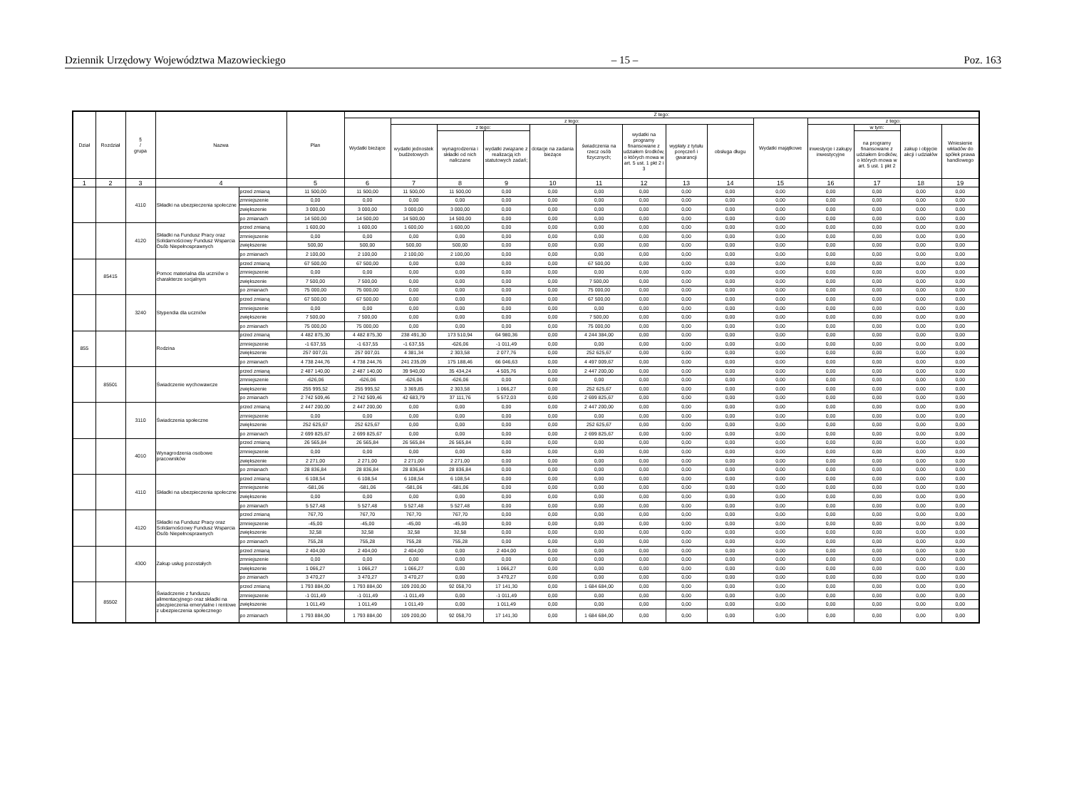Dziennik Urzędowy Województwa Mazowieckiego – 15 – Poz. 163
| Dział | Rozdział | § / grupa | Nazwa | | Plan | Z tego: | | | | | | | | | | | | | |
| --- | --- | --- | --- | --- | --- | --- | --- | --- | --- | --- | --- | --- | --- | --- | --- | --- | --- | --- | --- |
| | | | | | | Wydatki bieżące | z tego: | | | | | | | | Wydatki majątkowe | z tego: | | | |
| | | | | | | | wydatki jednostek budżetowych | z tego: | | dotacje na zadania bieżące | świadczenia na rzecz osób fizycznych; | wydatki na programy finansowane z udziałem środków, o których mowa w art. 5 ust. 1 pkt 2 i 3 | wypłaty z tytułu poręczeń i gwarancji | obsługa długu | | inwestycje i zakupy inwestycyjne | w tym: | zakup i objęcie akcji i udziałów | Wniesienie wkładów do spółek prawa handlowego |
| | | | | | | | | wynagrodzenia i składki od nich naliczane | wydatki związane z realizacją ich statutowych zadań; | | | | | | | | na programy finansowane z udziałem środków, o których mowa w art. 5 ust. 1 pkt 2 | | |
| 1 | 2 | 3 | 4 | | 5 | 6 | 7 | 8 | 9 | 10 | 11 | 12 | 13 | 14 | 15 | 16 | 17 | 18 | 19 |
| | | 4110 | Składki na ubezpieczenia społeczne | przed zmianą | 11 500,00 | 11 500,00 | 11 500,00 | 11 500,00 | 0,00 | 0,00 | 0,00 | 0,00 | 0,00 | 0,00 | 0,00 | 0,00 | 0,00 | 0,00 | 0,00 |
| | | | | zmniejszenie | 0,00 | 0,00 | 0,00 | 0,00 | 0,00 | 0,00 | 0,00 | 0,00 | 0,00 | 0,00 | 0,00 | 0,00 | 0,00 | 0,00 | 0,00 |
| | | | | zwiększenie | 3 000,00 | 3 000,00 | 3 000,00 | 3 000,00 | 0,00 | 0,00 | 0,00 | 0,00 | 0,00 | 0,00 | 0,00 | 0,00 | 0,00 | 0,00 | 0,00 |
| | | | | po zmianach | 14 500,00 | 14 500,00 | 14 500,00 | 14 500,00 | 0,00 | 0,00 | 0,00 | 0,00 | 0,00 | 0,00 | 0,00 | 0,00 | 0,00 | 0,00 | 0,00 |
| | | 4120 | Składki na Fundusz Pracy oraz Solidarnościowy Fundusz Wsparcia Osób Niepełnosprawnych | przed zmianą | 1 600,00 | 1 600,00 | 1 600,00 | 1 600,00 | 0,00 | 0,00 | 0,00 | 0,00 | 0,00 | 0,00 | 0,00 | 0,00 | 0,00 | 0,00 | 0,00 |
| | | | | zmniejszenie | 0,00 | 0,00 | 0,00 | 0,00 | 0,00 | 0,00 | 0,00 | 0,00 | 0,00 | 0,00 | 0,00 | 0,00 | 0,00 | 0,00 | 0,00 |
| | | | | zwiększenie | 500,00 | 500,00 | 500,00 | 500,00 | 0,00 | 0,00 | 0,00 | 0,00 | 0,00 | 0,00 | 0,00 | 0,00 | 0,00 | 0,00 | 0,00 |
| | | | | po zmianach | 2 100,00 | 2 100,00 | 2 100,00 | 2 100,00 | 0,00 | 0,00 | 0,00 | 0,00 | 0,00 | 0,00 | 0,00 | 0,00 | 0,00 | 0,00 | 0,00 |
| | 85415 | | Pomoc materialna dla uczniów o charakterze socjalnym | przed zmianą | 67 500,00 | 67 500,00 | 0,00 | 0,00 | 0,00 | 0,00 | 67 500,00 | 0,00 | 0,00 | 0,00 | 0,00 | 0,00 | 0,00 | 0,00 | 0,00 |
| | | | | zmniejszenie | 0,00 | 0,00 | 0,00 | 0,00 | 0,00 | 0,00 | 0,00 | 0,00 | 0,00 | 0,00 | 0,00 | 0,00 | 0,00 | 0,00 | 0,00 |
| | | | | zwiększenie | 7 500,00 | 7 500,00 | 0,00 | 0,00 | 0,00 | 0,00 | 7 500,00 | 0,00 | 0,00 | 0,00 | 0,00 | 0,00 | 0,00 | 0,00 | 0,00 |
| | | | | po zmianach | 75 000,00 | 75 000,00 | 0,00 | 0,00 | 0,00 | 0,00 | 75 000,00 | 0,00 | 0,00 | 0,00 | 0,00 | 0,00 | 0,00 | 0,00 | 0,00 |
| | | 3240 | Stypendia dla uczniów | przed zmianą | 67 500,00 | 67 500,00 | 0,00 | 0,00 | 0,00 | 0,00 | 67 500,00 | 0,00 | 0,00 | 0,00 | 0,00 | 0,00 | 0,00 | 0,00 | 0,00 |
| | | | | zmniejszenie | 0,00 | 0,00 | 0,00 | 0,00 | 0,00 | 0,00 | 0,00 | 0,00 | 0,00 | 0,00 | 0,00 | 0,00 | 0,00 | 0,00 | 0,00 |
| | | | | zwiększenie | 7 500,00 | 7 500,00 | 0,00 | 0,00 | 0,00 | 0,00 | 7 500,00 | 0,00 | 0,00 | 0,00 | 0,00 | 0,00 | 0,00 | 0,00 | 0,00 |
| | | | | po zmianach | 75 000,00 | 75 000,00 | 0,00 | 0,00 | 0,00 | 0,00 | 75 000,00 | 0,00 | 0,00 | 0,00 | 0,00 | 0,00 | 0,00 | 0,00 | 0,00 |
| 855 | | | Rodzina | przed zmianą | 4 482 875,30 | 4 482 875,30 | 238 491,30 | 173 510,94 | 64 980,36 | 0,00 | 4 244 384,00 | 0,00 | 0,00 | 0,00 | 0,00 | 0,00 | 0,00 | 0,00 | 0,00 |
| | | | | zmniejszenie | -1 637,55 | -1 637,55 | -1 637,55 | -626,06 | -1 011,49 | 0,00 | 0,00 | 0,00 | 0,00 | 0,00 | 0,00 | 0,00 | 0,00 | 0,00 | 0,00 |
| | | | | zwiększenie | 257 007,01 | 257 007,01 | 4 381,34 | 2 303,58 | 2 077,76 | 0,00 | 252 625,67 | 0,00 | 0,00 | 0,00 | 0,00 | 0,00 | 0,00 | 0,00 | 0,00 |
| | | | | po zmianach | 4 738 244,76 | 4 738 244,76 | 241 235,09 | 175 188,46 | 66 046,63 | 0,00 | 4 497 009,67 | 0,00 | 0,00 | 0,00 | 0,00 | 0,00 | 0,00 | 0,00 | 0,00 |
| | 85501 | | Świadczenie wychowawcze | przed zmianą | 2 487 140,00 | 2 487 140,00 | 39 940,00 | 35 434,24 | 4 505,76 | 0,00 | 2 447 200,00 | 0,00 | 0,00 | 0,00 | 0,00 | 0,00 | 0,00 | 0,00 | 0,00 |
| | | | | zmniejszenie | -626,06 | -626,06 | -626,06 | -626,06 | 0,00 | 0,00 | 0,00 | 0,00 | 0,00 | 0,00 | 0,00 | 0,00 | 0,00 | 0,00 | 0,00 |
| | | | | zwiększenie | 255 995,52 | 255 995,52 | 3 369,85 | 2 303,58 | 1 066,27 | 0,00 | 252 625,67 | 0,00 | 0,00 | 0,00 | 0,00 | 0,00 | 0,00 | 0,00 | 0,00 |
| | | | | po zmianach | 2 742 509,46 | 2 742 509,46 | 42 683,79 | 37 111,76 | 5 572,03 | 0,00 | 2 699 825,67 | 0,00 | 0,00 | 0,00 | 0,00 | 0,00 | 0,00 | 0,00 | 0,00 |
| | | 3110 | Świadczenia społeczne | przed zmianą | 2 447 200,00 | 2 447 200,00 | 0,00 | 0,00 | 0,00 | 0,00 | 2 447 200,00 | 0,00 | 0,00 | 0,00 | 0,00 | 0,00 | 0,00 | 0,00 | 0,00 |
| | | | | zmniejszenie | 0,00 | 0,00 | 0,00 | 0,00 | 0,00 | 0,00 | 0,00 | 0,00 | 0,00 | 0,00 | 0,00 | 0,00 | 0,00 | 0,00 | 0,00 |
| | | | | zwiększenie | 252 625,67 | 252 625,67 | 0,00 | 0,00 | 0,00 | 0,00 | 252 625,67 | 0,00 | 0,00 | 0,00 | 0,00 | 0,00 | 0,00 | 0,00 | 0,00 |
| | | | | po zmianach | 2 699 825,67 | 2 699 825,67 | 0,00 | 0,00 | 0,00 | 0,00 | 2 699 825,67 | 0,00 | 0,00 | 0,00 | 0,00 | 0,00 | 0,00 | 0,00 | 0,00 |
| | | 4010 | Wynagrodzenia osobowe pracowników | przed zmianą | 26 565,84 | 26 565,84 | 26 565,84 | 26 565,84 | 0,00 | 0,00 | 0,00 | 0,00 | 0,00 | 0,00 | 0,00 | 0,00 | 0,00 | 0,00 | 0,00 |
| | | | | zmniejszenie | 0,00 | 0,00 | 0,00 | 0,00 | 0,00 | 0,00 | 0,00 | 0,00 | 0,00 | 0,00 | 0,00 | 0,00 | 0,00 | 0,00 | 0,00 |
| | | | | zwiększenie | 2 271,00 | 2 271,00 | 2 271,00 | 2 271,00 | 0,00 | 0,00 | 0,00 | 0,00 | 0,00 | 0,00 | 0,00 | 0,00 | 0,00 | 0,00 | 0,00 |
| | | | | po zmianach | 28 836,84 | 28 836,84 | 28 836,84 | 28 836,84 | 0,00 | 0,00 | 0,00 | 0,00 | 0,00 | 0,00 | 0,00 | 0,00 | 0,00 | 0,00 | 0,00 |
| | | 4110 | Składki na ubezpieczenia społeczne | przed zmianą | 6 108,54 | 6 108,54 | 6 108,54 | 6 108,54 | 0,00 | 0,00 | 0,00 | 0,00 | 0,00 | 0,00 | 0,00 | 0,00 | 0,00 | 0,00 | 0,00 |
| | | | | zmniejszenie | -581,06 | -581,06 | -581,06 | -581,06 | 0,00 | 0,00 | 0,00 | 0,00 | 0,00 | 0,00 | 0,00 | 0,00 | 0,00 | 0,00 | 0,00 |
| | | | | zwiększenie | 0,00 | 0,00 | 0,00 | 0,00 | 0,00 | 0,00 | 0,00 | 0,00 | 0,00 | 0,00 | 0,00 | 0,00 | 0,00 | 0,00 | 0,00 |
| | | | | po zmianach | 5 527,48 | 5 527,48 | 5 527,48 | 5 527,48 | 0,00 | 0,00 | 0,00 | 0,00 | 0,00 | 0,00 | 0,00 | 0,00 | 0,00 | 0,00 | 0,00 |
| | | 4120 | Składki na Fundusz Pracy oraz Solidarnościowy Fundusz Wsparcia Osób Niepełnosprawnych | przed zmianą | 767,70 | 767,70 | 767,70 | 767,70 | 0,00 | 0,00 | 0,00 | 0,00 | 0,00 | 0,00 | 0,00 | 0,00 | 0,00 | 0,00 | 0,00 |
| | | | | zmniejszenie | -45,00 | -45,00 | -45,00 | -45,00 | 0,00 | 0,00 | 0,00 | 0,00 | 0,00 | 0,00 | 0,00 | 0,00 | 0,00 | 0,00 | 0,00 |
| | | | | zwiększenie | 32,58 | 32,58 | 32,58 | 32,58 | 0,00 | 0,00 | 0,00 | 0,00 | 0,00 | 0,00 | 0,00 | 0,00 | 0,00 | 0,00 | 0,00 |
| | | | | po zmianach | 755,28 | 755,28 | 755,28 | 755,28 | 0,00 | 0,00 | 0,00 | 0,00 | 0,00 | 0,00 | 0,00 | 0,00 | 0,00 | 0,00 | 0,00 |
| | | 4300 | Zakup usług pozostałych | przed zmianą | 2 404,00 | 2 404,00 | 2 404,00 | 0,00 | 2 404,00 | 0,00 | 0,00 | 0,00 | 0,00 | 0,00 | 0,00 | 0,00 | 0,00 | 0,00 | 0,00 |
| | | | | zmniejszenie | 0,00 | 0,00 | 0,00 | 0,00 | 0,00 | 0,00 | 0,00 | 0,00 | 0,00 | 0,00 | 0,00 | 0,00 | 0,00 | 0,00 | 0,00 |
| | | | | zwiększenie | 1 066,27 | 1 066,27 | 1 066,27 | 0,00 | 1 066,27 | 0,00 | 0,00 | 0,00 | 0,00 | 0,00 | 0,00 | 0,00 | 0,00 | 0,00 | 0,00 |
| | | | | po zmianach | 3 470,27 | 3 470,27 | 3 470,27 | 0,00 | 3 470,27 | 0,00 | 0,00 | 0,00 | 0,00 | 0,00 | 0,00 | 0,00 | 0,00 | 0,00 | 0,00 |
| | 85502 | | Świadczenie z funduszu alimentacyjnego oraz składki na ubezpieczenia emerytalne i rentowe z ubezpieczenia społecznego | przed zmianą | 1 793 884,00 | 1 793 884,00 | 109 200,00 | 92 058,70 | 17 141,30 | 0,00 | 1 684 684,00 | 0,00 | 0,00 | 0,00 | 0,00 | 0,00 | 0,00 | 0,00 | 0,00 |
| | | | | zmniejszenie | -1 011,49 | -1 011,49 | -1 011,49 | 0,00 | -1 011,49 | 0,00 | 0,00 | 0,00 | 0,00 | 0,00 | 0,00 | 0,00 | 0,00 | 0,00 | 0,00 |
| | | | | zwiększenie | 1 011,49 | 1 011,49 | 1 011,49 | 0,00 | 1 011,49 | 0,00 | 0,00 | 0,00 | 0,00 | 0,00 | 0,00 | 0,00 | 0,00 | 0,00 | 0,00 |
| | | | | po zmianach | 1 793 884,00 | 1 793 884,00 | 109 200,00 | 92 058,70 | 17 141,30 | 0,00 | 1 684 684,00 | 0,00 | 0,00 | 0,00 | 0,00 | 0,00 | 0,00 | 0,00 | 0,00 |